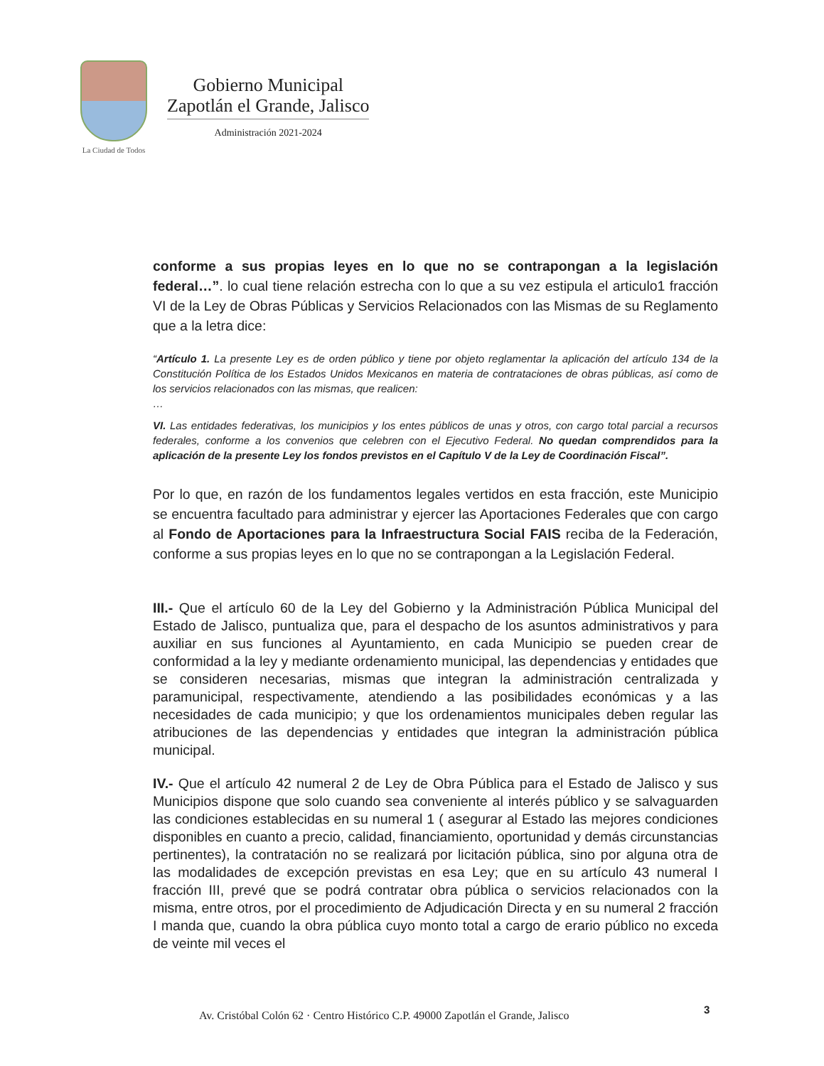La Ciudad de Todos
Gobierno Municipal
Zapotlán el Grande, Jalisco
Administración 2021-2024
conforme a sus propias leyes en lo que no se contrapongan a la legislación federal…”. lo cual tiene relación estrecha con lo que a su vez estipula el articulo1 fracción VI de la Ley de Obras Públicas y Servicios Relacionados con las Mismas de su Reglamento que a la letra dice:
“Artículo 1. La presente Ley es de orden público y tiene por objeto reglamentar la aplicación del artículo 134 de la Constitución Política de los Estados Unidos Mexicanos en materia de contrataciones de obras públicas, así como de los servicios relacionados con las mismas, que realicen:
…
VI. Las entidades federativas, los municipios y los entes públicos de unas y otros, con cargo total parcial a recursos federales, conforme a los convenios que celebren con el Ejecutivo Federal. No quedan comprendidos para la aplicación de la presente Ley los fondos previstos en el Capítulo V de la Ley de Coordinación Fiscal”.
Por lo que, en razón de los fundamentos legales vertidos en esta fracción, este Municipio se encuentra facultado para administrar y ejercer las Aportaciones Federales que con cargo al Fondo de Aportaciones para la Infraestructura Social FAIS reciba de la Federación, conforme a sus propias leyes en lo que no se contrapongan a la Legislación Federal.
III.- Que el artículo 60 de la Ley del Gobierno y la Administración Pública Municipal del Estado de Jalisco, puntualiza que, para el despacho de los asuntos administrativos y para auxiliar en sus funciones al Ayuntamiento, en cada Municipio se pueden crear de conformidad a la ley y mediante ordenamiento municipal, las dependencias y entidades que se consideren necesarias, mismas que integran la administración centralizada y paramunicipal, respectivamente, atendiendo a las posibilidades económicas y a las necesidades de cada municipio; y que los ordenamientos municipales deben regular las atribuciones de las dependencias y entidades que integran la administración pública municipal.
IV.- Que el artículo 42 numeral 2 de Ley de Obra Pública para el Estado de Jalisco y sus Municipios dispone que solo cuando sea conveniente al interés público y se salvaguarden las condiciones establecidas en su numeral 1 ( asegurar al Estado las mejores condiciones disponibles en cuanto a precio, calidad, financiamiento, oportunidad y demás circunstancias pertinentes), la contratación no se realizará por licitación pública, sino por alguna otra de las modalidades de excepción previstas en esa Ley; que en su artículo 43 numeral I fracción III, prevé que se podrá contratar obra pública o servicios relacionados con la misma, entre otros, por el procedimiento de Adjudicación Directa y en su numeral 2 fracción I manda que, cuando la obra pública cuyo monto total a cargo de erario público no exceda de veinte mil veces el
3
Av. Cristóbal Colón 62 · Centro Histórico C.P. 49000 Zapotlán el Grande, Jalisco